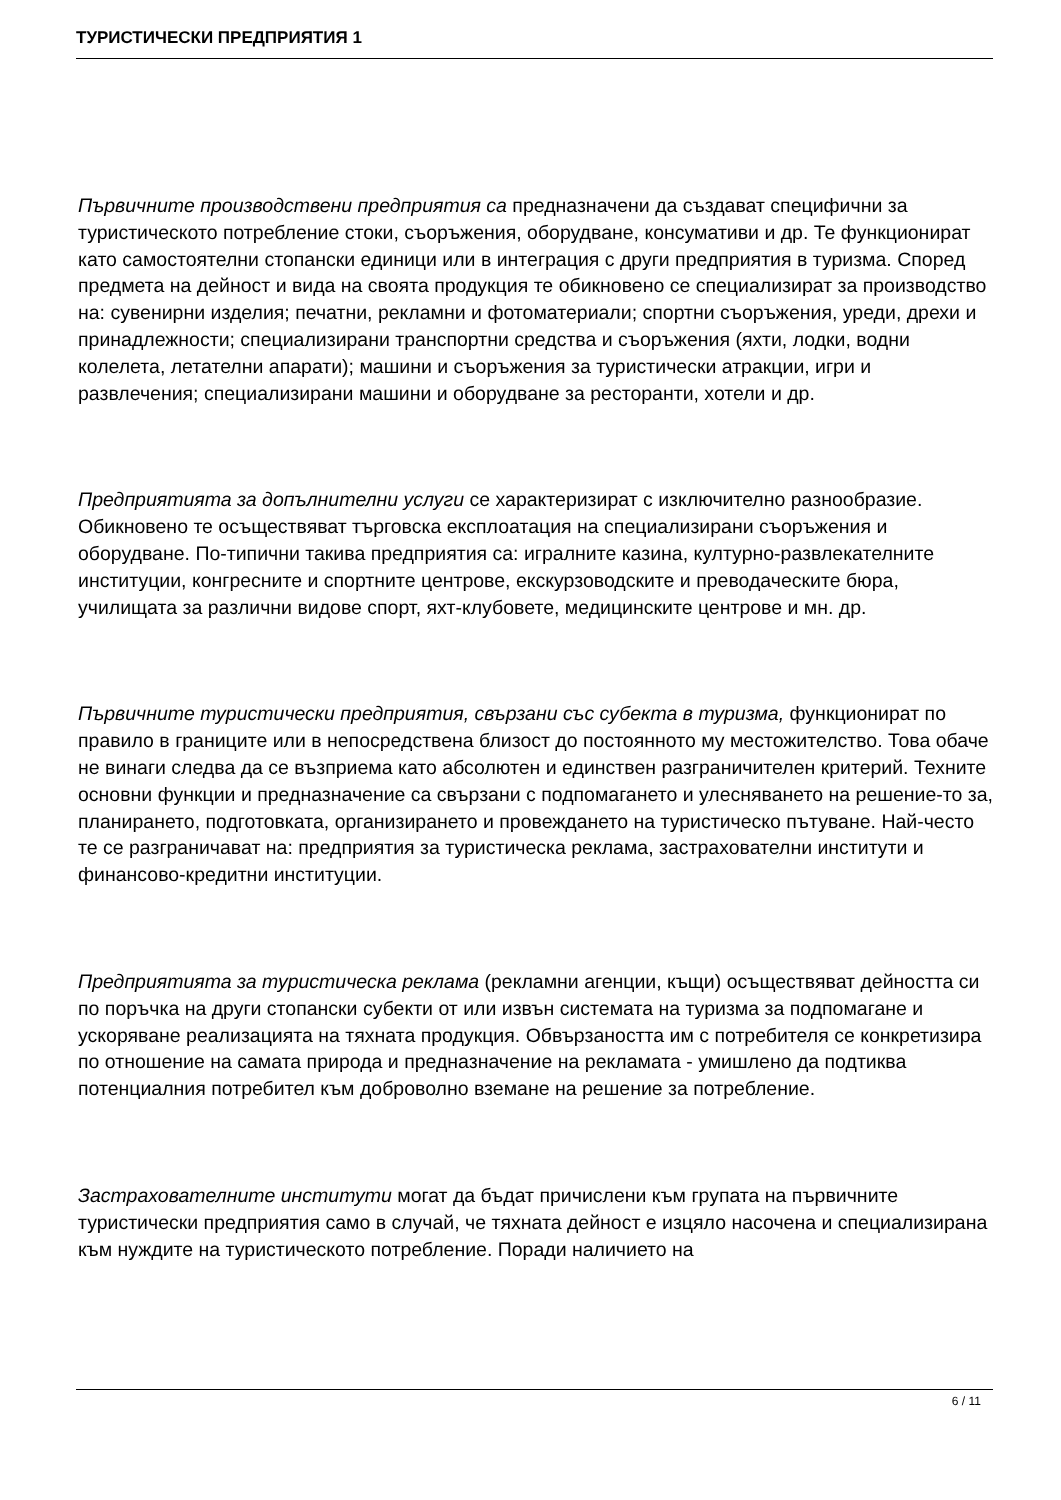ТУРИСТИЧЕСКИ ПРЕДПРИЯТИЯ 1
Първичните производствени предприятия са предназначени да създават специфични за туристическото потребление стоки, съоръжения, оборудване, консумативи и др. Те функционират като самостоятелни стопански единици или в интеграция с други предприятия в туризма. Според предмета на дейност и вида на своята продукция те обикновено се специализират за производство на: сувенирни изделия; печатни, рекламни и фотоматериали; спортни съоръжения, уреди, дрехи и принадлежности; специализирани транспортни средства и съоръжения (яхти, лодки, водни колелета, летателни апарати); машини и съоръжения за туристически атракции, игри и развлечения; специализирани машини и оборудване за ресторанти, хотели и др.
Предприятията за допълнителни услуги се характеризират с изключително разнообразие. Обикновено те осъществяват търговска експлоатация на специализирани съоръжения и оборудване. По-типични такива предприятия са: игралните казина, културно-развлекателните институции, конгресните и спортните центрове, екскурзоводските и преводаческите бюра, училищата за различни видове спорт, яхт-клубовете, медицинските центрове и мн. др.
Първичните туристически предприятия, свързани със субекта в туризма, функционират по правило в границите или в непосредствена близост до постоянното му местожителство. Това обаче не винаги следва да се възприема като абсолютен и единствен разграничителен критерий. Техните основни функции и предназначение са свързани с подпомагането и улесняването на решение-то за, планирането, подготовката, организирането и провеждането на туристическо пътуване. Най-често те се разграничават на: предприятия за туристическа реклама, застрахователни институти и финансово-кредитни институции.
Предприятията за туристическа реклама (рекламни агенции, къщи) осъществяват дейността си по поръчка на други стопански субекти от или извън системата на туризма за подпомагане и ускоряване реализацията на тяхната продукция. Обвързаността им с потребителя се конкретизира по отношение на самата природа и предназначение на рекламата - умишлено да подтиква потенциалния потребител към доброволно вземане на решение за потребление.
Застрахователните институти могат да бъдат причислени към групата на първичните туристически предприятия само в случай, че тяхната дейност е изцяло насочена и специализирана към нуждите на туристическото потребление. Поради наличието на
6 / 11